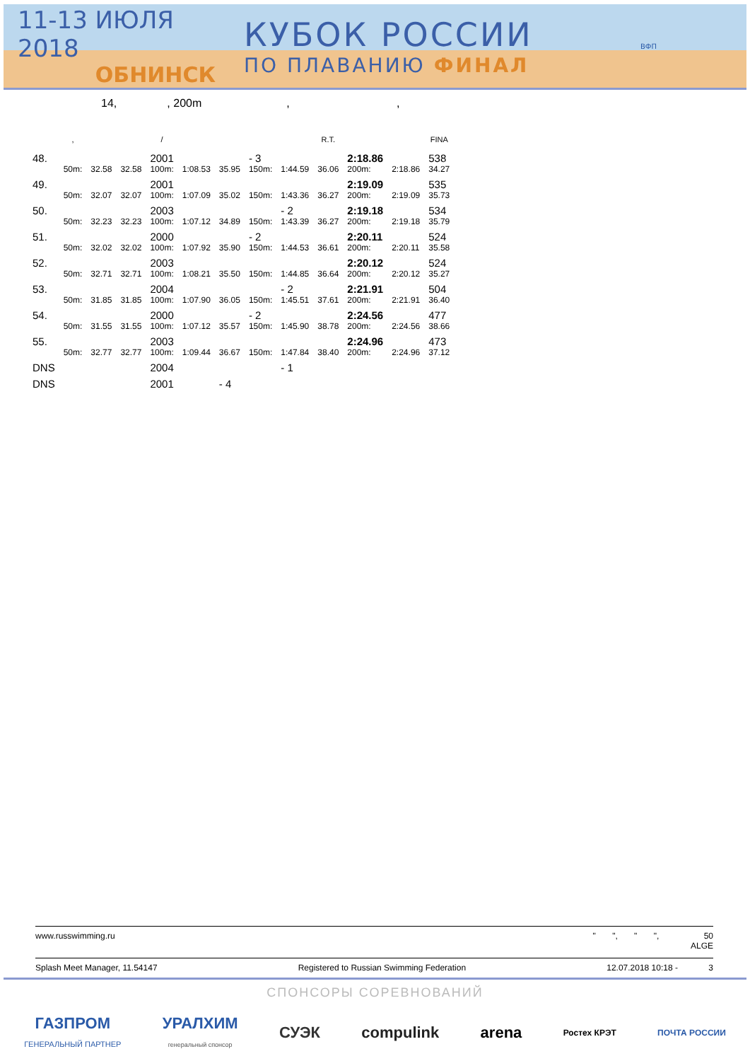11-13 ИЮЛЯ 2018
ОБНИНСК
КУБОК РОССИИ
ПО ПЛАВАНИЮ ФИНАЛ
ВФП
14, , 200m , ,
| | , | | | / | | | | | R.T. | | | FINA |
| --- | --- | --- | --- | --- | --- | --- | --- | --- | --- | --- | --- | --- |
| 48. | | | | 2001 | | | - 3 | | | 2:18.86 | | 538 |
| | 50m: | 32.58 | 32.58 | 100m: | 1:08.53 | 35.95 | 150m: | 1:44.59 | 36.06 | 200m: | 2:18.86 | 34.27 |
| 49. | | | | 2001 | | | | | | 2:19.09 | | 535 |
| | 50m: | 32.07 | 32.07 | 100m: | 1:07.09 | 35.02 | 150m: | 1:43.36 | 36.27 | 200m: | 2:19.09 | 35.73 |
| 50. | | | | 2003 | | | | - 2 | | 2:19.18 | | 534 |
| | 50m: | 32.23 | 32.23 | 100m: | 1:07.12 | 34.89 | 150m: | 1:43.39 | 36.27 | 200m: | 2:19.18 | 35.79 |
| 51. | | | | 2000 | | | - 2 | | | 2:20.11 | | 524 |
| | 50m: | 32.02 | 32.02 | 100m: | 1:07.92 | 35.90 | 150m: | 1:44.53 | 36.61 | 200m: | 2:20.11 | 35.58 |
| 52. | | | | 2003 | | | | | | 2:20.12 | | 524 |
| | 50m: | 32.71 | 32.71 | 100m: | 1:08.21 | 35.50 | 150m: | 1:44.85 | 36.64 | 200m: | 2:20.12 | 35.27 |
| 53. | | | | 2004 | | | | - 2 | | 2:21.91 | | 504 |
| | 50m: | 31.85 | 31.85 | 100m: | 1:07.90 | 36.05 | 150m: | 1:45.51 | 37.61 | 200m: | 2:21.91 | 36.40 |
| 54. | | | | 2000 | | | - 2 | | | 2:24.56 | | 477 |
| | 50m: | 31.55 | 31.55 | 100m: | 1:07.12 | 35.57 | 150m: | 1:45.90 | 38.78 | 200m: | 2:24.56 | 38.66 |
| 55. | | | | 2003 | | | | | | 2:24.96 | | 473 |
| | 50m: | 32.77 | 32.77 | 100m: | 1:09.44 | 36.67 | 150m: | 1:47.84 | 38.40 | 200m: | 2:24.96 | 37.12 |
| DNS | | | | 2004 | | | | - 1 | | | | |
| DNS | | | | 2001 | | - 4 | | | | | | |
www.russwimming.ru " ", " ", 50
ALGE
Splash Meet Manager, 11.54147 Registered to Russian Swimming Federation 12.07.2018 10:18 - 3
СПОНСОРЫ СОРЕВНОВАНИЙ
ГАЗПРОМ
ГЕНЕРАЛЬНЫЙ ПАРТНЕР УРАЛХИМ
генеральный спонсор СУЭК compulink arena Ростех КРЭТ ПОЧТА РОССИИ